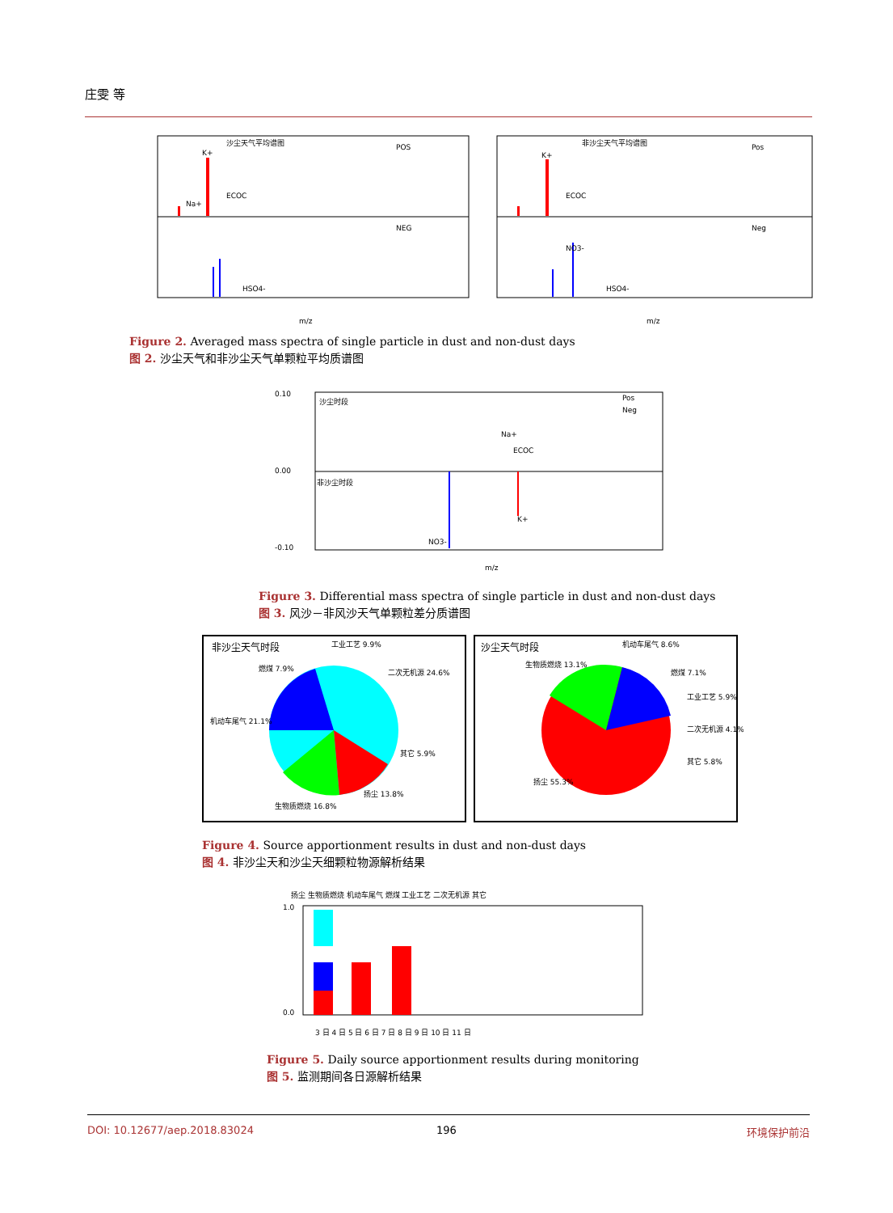庄雯 等
沙尘天气平均谱图
非沙尘天气平均谱图
POS
NEG
Pos
Neg
K+
Na+
ECOC
HSO4-
K+
ECOC
NO3-
HSO4-
m/z
m/z
Figure 2. Averaged mass spectra of single particle in dust and non-dust days
图 2. 沙尘天气和非沙尘天气单颗粒平均质谱图
沙尘时段
非沙尘时段
Pos
Neg
Na+
ECOC
K+
NO3-
0.00
0.10
-0.10
m/z
Figure 3. Differential mass spectra of single particle in dust and non-dust days
图 3. 风沙－非风沙天气单颗粒差分质谱图
非沙尘天气时段
工业工艺 9.9%
二次无机源 24.6%
机动车尾气 21.1%
燃煤 7.9%
其它 5.9%
生物质燃烧 16.8%
扬尘 13.8%
沙尘天气时段
机动车尾气 8.6%
生物质燃烧 13.1%
燃煤 7.1%
工业工艺 5.9%
二次无机源 4.1%
其它 5.8%
扬尘 55.3%
Figure 4. Source apportionment results in dust and non-dust days
图 4. 非沙尘天和沙尘天细颗粒物源解析结果
扬尘 生物质燃烧 机动车尾气 燃煤 工业工艺 二次无机源 其它
3 日 4 日 5 日 6 日 7 日 8 日 9 日 10 日 11 日
1.0
0.0
Figure 5. Daily source apportionment results during monitoring
图 5. 监测期间各日源解析结果
DOI: 10.12677/aep.2018.83024 196 环境保护前沿